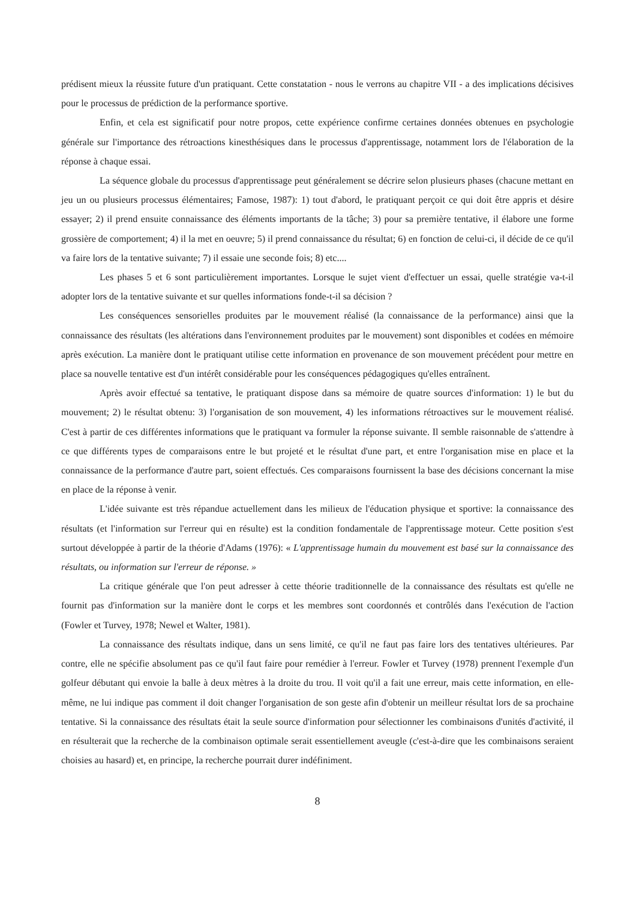prédisent mieux la réussite future d'un pratiquant. Cette constatation - nous le verrons au chapitre VII - a des implications décisives pour le processus de prédiction de la performance sportive.
Enfin, et cela est significatif pour notre propos, cette expérience confirme certaines données obtenues en psychologie générale sur l'importance des rétroactions kinesthésiques dans le processus d'apprentissage, notamment lors de l'élaboration de la réponse à chaque essai.
La séquence globale du processus d'apprentissage peut généralement se décrire selon plusieurs phases (chacune mettant en jeu un ou plusieurs processus élémentaires; Famose, 1987): 1) tout d'abord, le pratiquant perçoit ce qui doit être appris et désire essayer; 2) il prend ensuite connaissance des éléments importants de la tâche; 3) pour sa première tentative, il élabore une forme grossière de comportement; 4) il la met en oeuvre; 5) il prend connaissance du résultat; 6) en fonction de celui-ci, il décide de ce qu'il va faire lors de la tentative suivante; 7) il essaie une seconde fois; 8) etc....
Les phases 5 et 6 sont particulièrement importantes. Lorsque le sujet vient d'effectuer un essai, quelle stratégie va-t-il adopter lors de la tentative suivante et sur quelles informations fonde-t-il sa décision ?
Les conséquences sensorielles produites par le mouvement réalisé (la connaissance de la performance) ainsi que la connaissance des résultats (les altérations dans l'environnement produites par le mouvement) sont disponibles et codées en mémoire après exécution. La manière dont le pratiquant utilise cette information en provenance de son mouvement précédent pour mettre en place sa nouvelle tentative est d'un intérêt considérable pour les conséquences pédagogiques qu'elles entraînent.
Après avoir effectué sa tentative, le pratiquant dispose dans sa mémoire de quatre sources d'information: 1) le but du mouvement; 2) le résultat obtenu: 3) l'organisation de son mouvement, 4) les informations rétroactives sur le mouvement réalisé. C'est à partir de ces différentes informations que le pratiquant va formuler la réponse suivante. Il semble raisonnable de s'attendre à ce que différents types de comparaisons entre le but projeté et le résultat d'une part, et entre l'organisation mise en place et la connaissance de la performance d'autre part, soient effectués. Ces comparaisons fournissent la base des décisions concernant la mise en place de la réponse à venir.
L'idée suivante est très répandue actuellement dans les milieux de l'éducation physique et sportive: la connaissance des résultats (et l'information sur l'erreur qui en résulte) est la condition fondamentale de l'apprentissage moteur. Cette position s'est surtout développée à partir de la théorie d'Adams (1976): « L'apprentissage humain du mouvement est basé sur la connaissance des résultats, ou information sur l'erreur de réponse. »
La critique générale que l'on peut adresser à cette théorie traditionnelle de la connaissance des résultats est qu'elle ne fournit pas d'information sur la manière dont le corps et les membres sont coordonnés et contrôlés dans l'exécution de l'action (Fowler et Turvey, 1978; Newel et Walter, 1981).
La connaissance des résultats indique, dans un sens limité, ce qu'il ne faut pas faire lors des tentatives ultérieures. Par contre, elle ne spécifie absolument pas ce qu'il faut faire pour remédier à l'erreur. Fowler et Turvey (1978) prennent l'exemple d'un golfeur débutant qui envoie la balle à deux mètres à la droite du trou. Il voit qu'il a fait une erreur, mais cette information, en elle-même, ne lui indique pas comment il doit changer l'organisation de son geste afin d'obtenir un meilleur résultat lors de sa prochaine tentative. Si la connaissance des résultats était la seule source d'information pour sélectionner les combinaisons d'unités d'activité, il en résulterait que la recherche de la combinaison optimale serait essentiellement aveugle (c'est-à-dire que les combinaisons seraient choisies au hasard) et, en principe, la recherche pourrait durer indéfiniment.
8